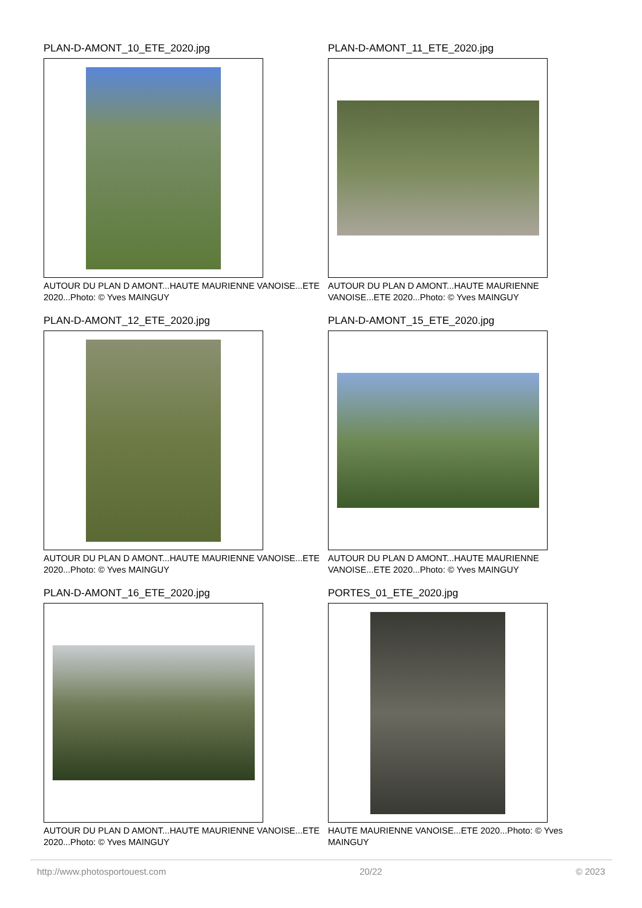PLAN-D-AMONT_10_ETE_2020.jpg
AUTOUR DU PLAN D AMONT...HAUTE MAURIENNE VANOISE...ETE 2020...Photo: © Yves MAINGUY
PLAN-D-AMONT_11_ETE_2020.jpg
AUTOUR DU PLAN D AMONT...HAUTE MAURIENNE VANOISE...ETE 2020...Photo: © Yves MAINGUY
PLAN-D-AMONT_12_ETE_2020.jpg
AUTOUR DU PLAN D AMONT...HAUTE MAURIENNE VANOISE...ETE 2020...Photo: © Yves MAINGUY
PLAN-D-AMONT_15_ETE_2020.jpg
AUTOUR DU PLAN D AMONT...HAUTE MAURIENNE VANOISE...ETE 2020...Photo: © Yves MAINGUY
PLAN-D-AMONT_16_ETE_2020.jpg
AUTOUR DU PLAN D AMONT...HAUTE MAURIENNE VANOISE...ETE 2020...Photo: © Yves MAINGUY
PORTES_01_ETE_2020.jpg
HAUTE MAURIENNE VANOISE...ETE 2020...Photo: © Yves MAINGUY
http://www.photosportouest.com 20/22 © 2023